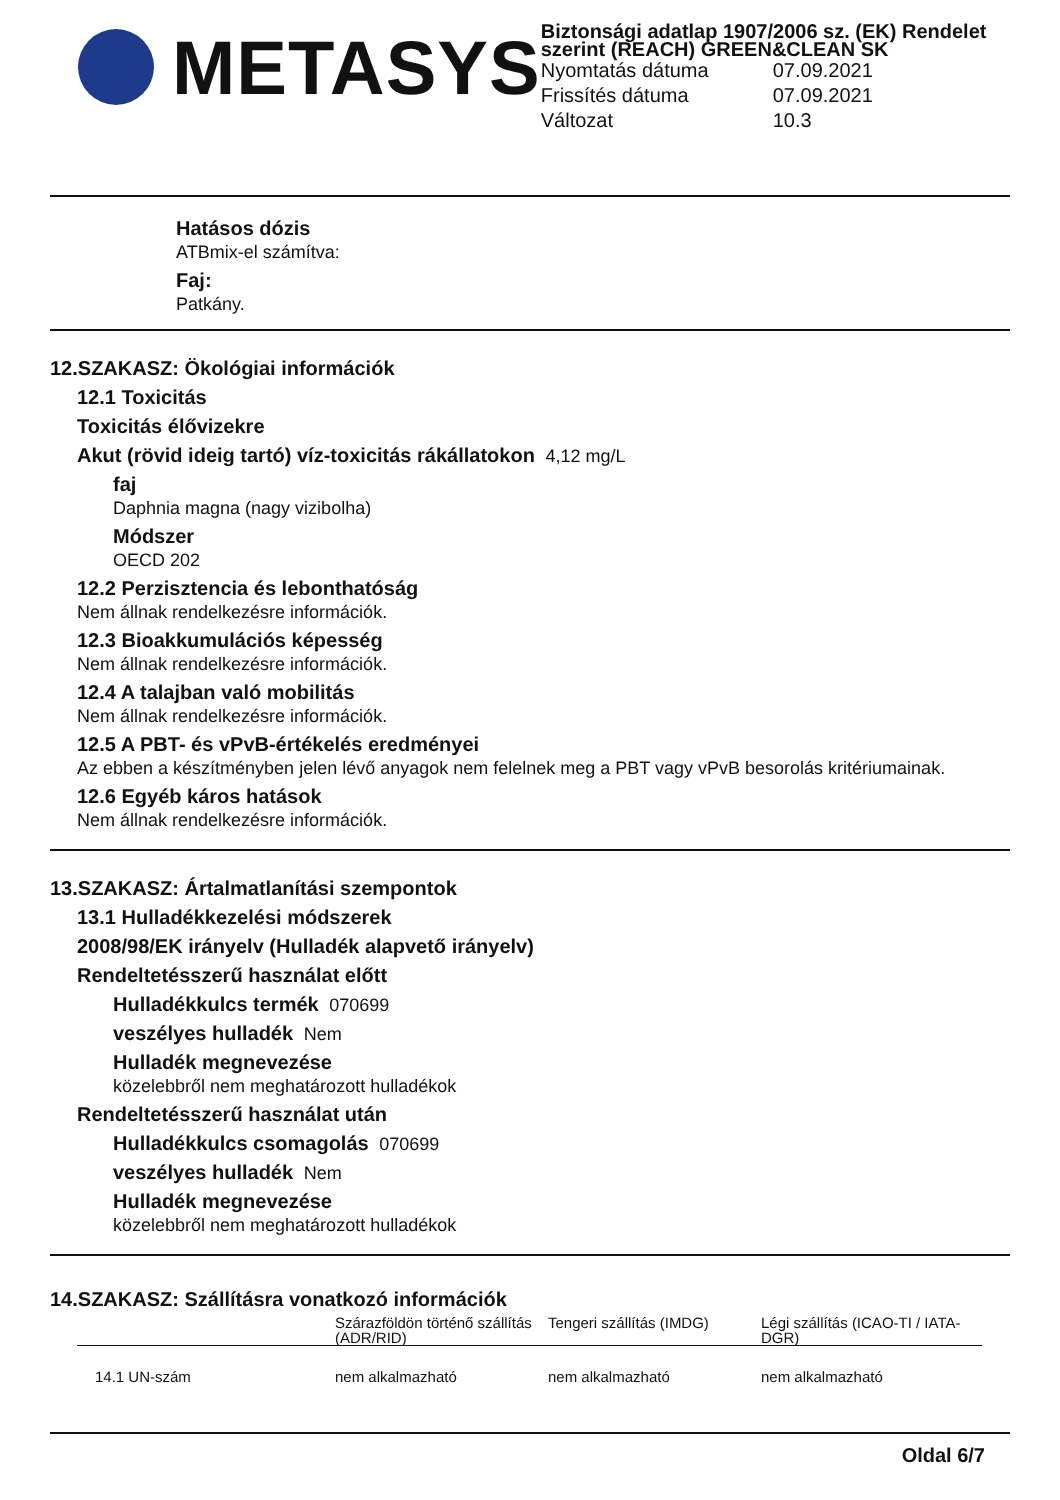METASYS
Biztonsági adatlap 1907/2006 sz. (EK) Rendelet szerint (REACH) GREEN&CLEAN SK
Nyomtatás dátuma 07.09.2021
Frissítés dátuma 07.09.2021
Változat 10.3
Hatásos dózis
ATBmix-el számítva:
Faj:
Patkány.
12.SZAKASZ: Ökológiai információk
12.1 Toxicitás
Toxicitás élővizekre
Akut (rövid ideig tartó) víz-toxicitás rákállatokon 4,12 mg/L
faj
Daphnia magna (nagy vizibolha)
Módszer
OECD 202
12.2 Perzisztencia és lebonthatóság
Nem állnak rendelkezésre információk.
12.3 Bioakkumulációs képesség
Nem állnak rendelkezésre információk.
12.4 A talajban való mobilitás
Nem állnak rendelkezésre információk.
12.5 A PBT- és vPvB-értékelés eredményei
Az ebben a készítményben jelen lévő anyagok nem felelnek meg a PBT vagy vPvB besorolás kritériumainak.
12.6 Egyéb káros hatások
Nem állnak rendelkezésre információk.
13.SZAKASZ: Ártalmatlanítási szempontok
13.1 Hulladékkezelési módszerek
2008/98/EK irányelv (Hulladék alapvető irányelv)
Rendeltetésszerű használat előtt
Hulladékkulcs termék 070699
veszélyes hulladék Nem
Hulladék megnevezése
közelebbről nem meghatározott hulladékok
Rendeltetésszerű használat után
Hulladékkulcs csomagolás 070699
veszélyes hulladék Nem
Hulladék megnevezése
közelebbről nem meghatározott hulladékok
14.SZAKASZ: Szállításra vonatkozó információk
| | Szárazföldön történő szállítás (ADR/RID) | Tengeri szállítás (IMDG) | Légi szállítás (ICAO-TI / IATA-DGR) |
| --- | --- | --- | --- |
| 14.1 UN-szám | nem alkalmazható | nem alkalmazható | nem alkalmazható |
Oldal 6/7